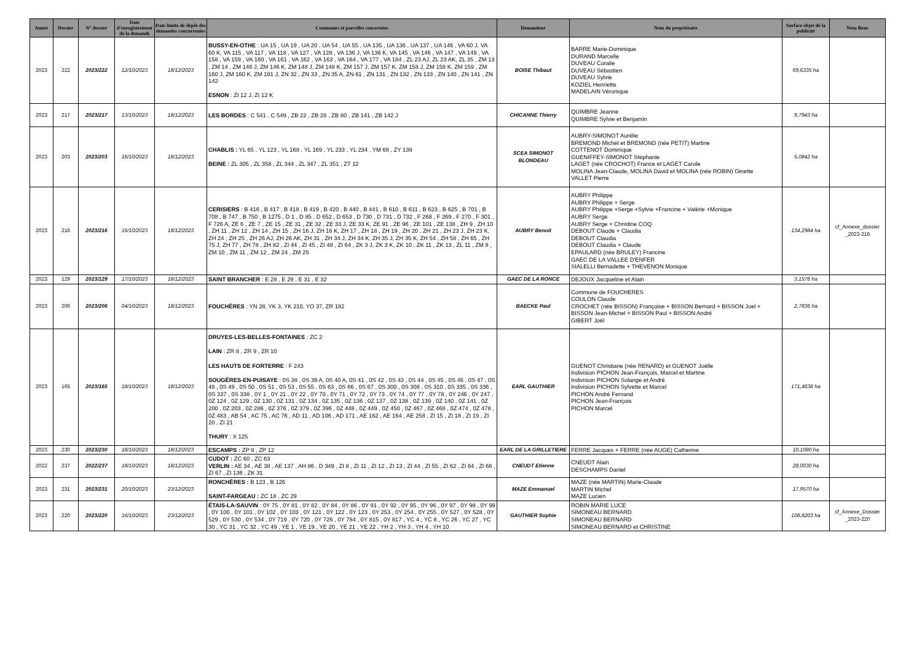| Année | Dossier | N° dossier | Date d'enregistrement de la demande | Date limite de dépôt des demandes concurrentes | Communes et parcelles concernées | Demandeur | Nom du propriétaire | Surface objet de la publicité | Nota Bene |
| --- | --- | --- | --- | --- | --- | --- | --- | --- | --- |
| 2023 | 222 | 2023/222 | 12/10/2023 | 18/12/2023 | BUSSY-EN-OTHE : UA 15 , UA 19 , UA 20 , UA 54 , UA 55 , UA 135 , UA 136 , UA 137 , UA 146 , VA 60 J, VA 60 K, VA 115 , VA 117 , VA 118 , VA 127 , VA 128 , VA 136 J, VA 136 K, VA 145 , VA 146 , VA 147 , VA 149 , VA 158 , VA 159 , VA 160 , VA 161 , VA 162 , VA 163 , VA 164 , VA 177 , VA 184 , ZL 23 AJ, ZL 23 AK, ZL 35 , ZM 13 , ZM 14 , ZM 146 J, ZM 146 K, ZM 148 J, ZM 148 K, ZM 157 J, ZM 157 K, ZM 158 J, ZM 158 K, ZM 159 , ZM 160 J, ZM 160 K, ZM 191 J, ZN 32 , ZN 33 , ZN 35 A, ZN 61 , ZN 131 , ZN 132 , ZN 133 , ZN 140 , ZN 141 , ZN 142 ESNON : ZI 12 J, ZI 12 K | BOISE Thibaut | BARRE Marie-Dominique DURAND Marcelle DUVEAU Coralie DUVEAU Sébastien DUVEAU Sylvie KOZIEL Henriette MADELAIN Véronique | 69,6335 ha | |
| 2023 | 217 | 2023/217 | 13/10/2023 | 18/12/2023 | LES BORDES : C 541 , C 549 , ZB 22 , ZB 28 , ZB 80 , ZB 141 , ZB 142 J | CHICANNE Thierry | QUIMBRE Jeanne QUIMBRE Sylvie et Benjamin | 9,7943 ha | |
| 2023 | 203 | 2023/203 | 16/10/2023 | 18/12/2023 | CHABLIS : YL 65 , YL 123 , YL 168 , YL 169 , YL 233 , YL 234 , YM 68 , ZY 138 BEINE : ZL 305 , ZL 358 , ZL 344 , ZL 347 , ZL 351 , ZT 12 | SCEA SIMONOT BLONDEAU | AUBRY-SIMONOT Aurélie BREMOND Michel et BREMOND (née PETIT) Martine COTTENOT Dominique GUENIFFEY-SIMONOT Stephanie LAGET (née CROCHOT) France et LAGET Carole MOLINA Jean-Claude, MOLINA David et MOLINA (née ROBIN) Ginette VALLET Pierre | 5,0842 ha | |
| 2023 | 216 | 2023/216 | 16/10/2023 | 18/12/2023 | CERISIERS : B 416 , B 417 , B 418 , B 419 , B 420 , B 440 , B 441 , B 610 , B 611 , B 623 , B 625 , B 701 , B 708 , B 747 , B 750 , B 1275 , D 1 , D 85 , D 652 , D 653 , D 730 , D 731 , D 732 , F 268 , F 269 , F 270 , F 301 , F 726 A, ZE 6 , ZE 7 , ZE 15 , ZE 31 , ZE 32 , ZE 33 J, ZE 33 K, ZE 91 , ZE 96 , ZE 101 , ZE 138 , ZH 9 , ZH 10 , ZH 11 , ZH 12 , ZH 14 , ZH 15 , ZH 16 J, ZH 16 K, ZH 17 , ZH 18 , ZH 19 , ZH 20 , ZH 21 , ZH 23 J, ZH 23 K, ZH 24 , ZH 25 , ZH 26 AJ, ZH 26 AK, ZH 31 , ZH 34 J, ZH 34 K, ZH 35 J, ZH 35 K, ZH 54 , ZH 58 , ZH 65 , ZH 75 J, ZH 77 , ZH 78 , ZH 82 , ZI 44 , ZI 45 , ZI 48 , ZI 64 , ZK 3 J, ZK 3 K, ZK 10 , ZK 11 , ZK 13 , ZL 11 , ZM 8 , ZM 10 , ZM 11 , ZM 12 , ZM 24 , ZM 25 | AUBRY Benoit | AUBRY Philippe AUBRY Philippe + Serge AUBRY Philippe +Serge +Sylvie +Francine + Valérie +Monique AUBRY Serge AUBRY Serge + Christine COQ DEBOUT Claude + Claudia DEBOUT Claudia DEBOUT Claudia + Claude EPAULARD (née BRULEY) Francine GAEC DE LA VALLEE D'ENFER SIALELLI Bernadette + THEVENON Monique | 134,2984 ha | cf_Annexe_dossier _2023-216 |
| 2023 | 129 | 2023/129 | 17/10/2023 | 18/12/2023 | SAINT BRANCHER : E 28 , E 29 , E 31 , E 32 | GAEC DE LA RONCE | DEJOUX Jacqueline et Alain | 3,1576 ha | |
| 2023 | 206 | 2023/206 | 04/10/2023 | 18/12/2023 | FOUCHÈRES : YN 28, YK 3, YK 210, YO 37, ZR 182 | BAECKE Paul | Commune de FOUCHERES COULON Claude CROCHET (née BISSON) Françoise + BISSON Bernard + BISSON Joel + BISSON Jean-Michel + BISSON Paul + BISSON André GIBERT Joël | 2,7836 ha | |
| 2023 | 165 | 2023/165 | 18/10/2023 | 18/12/2023 | DRUYES-LES-BELLES-FONTAINES : ZC 2 LAIN : ZR 8 , ZR 9 , ZR 10 LES HAUTS DE FORTERRE : F 243 SOUGÈRES-EN-PUISAYE : 0S 38 , 0S 39 A, 0S 40 A, 0S 41 , 0S 42 , 0S 43 , 0S 44 , 0S 45 , 0S 46 , 0S 47 , 0S 48 , 0S 49 , 0S 50 , 0S 51 , 0S 53 , 0S 55 , 0S 63 , 0S 66 , 0S 67 , 0S 300 , 0S 308 , 0S 310 , 0S 335 , 0S 336 , 0S 337 , 0S 338 , 0Y 1 , 0Y 21 , 0Y 22 , 0Y 70 , 0Y 71 , 0Y 72 , 0Y 73 , 0Y 74 , 0Y 77 , 0Y 78 , 0Y 246 , 0Y 247 , 0Z 124 , 0Z 129 , 0Z 130 , 0Z 131 , 0Z 134 , 0Z 135 , 0Z 136 , 0Z 137 , 0Z 138 , 0Z 139 , 0Z 140 , 0Z 141 , 0Z 200 , 0Z 203 , 0Z 286 , 0Z 376 , 0Z 379 , 0Z 396 , 0Z 448 , 0Z 449 , 0Z 450 , 0Z 467 , 0Z 468 , 0Z 474 , 0Z 478 , 0Z 483 , AB 54 , AC 75 , AC 76 , AD 11 , AD 106 , AD 171 , AE 162 , AE 164 , AE 258 , ZI 15 , ZI 18 , ZI 19 , ZI 20 , ZI 21 THURY : X 125 | EARL GAUTHIER | GUENOT Christiane (née RENARD) et GUENOT Joëlle Indivision PICHON Jean-François, Marcel et Martine Indivision PICHON Solange et André Indivision PICHON Sylvette et Marcel PICHON André Fernand PICHON Jean-François PICHON Marcel | 171,4638 ha | |
| 2023 | 230 | 2023/230 | 18/10/2023 | 18/12/2023 | ESCAMPS : ZP 9 , ZP 12 | EARL DE LA GRILLETIERE | FERRE Jacques + FERRE (née AUGE) Catherine | 10,1080 ha | |
| 2022 | 237 | 2022/237 | 18/10/2023 | 18/12/2023 | CUDOT : ZC 60 , ZC 63 VERLIN : AE 34 , AE 38 , AE 137 , AH 86 , D 349 , ZI 8 , ZI 11 , ZI 12 , ZI 13 , ZI 44 , ZI 55 , ZI 62 , ZI 64 , ZI 66 , ZI 67 , ZI 136 , ZK 31 | CNEUDT Etienne | CNEUDT Alain DESCHAMPS Daniel | 28,0030 ha | |
| 2023 | 231 | 2023/231 | 20/10/2023 | 23/12/2023 | RONCHÈRES : B 123 , B 126 SAINT-FARGEAU : ZC 18 , ZC 29 | MAZE Emmanuel | MAZE (née MARTIN) Marie-Claude MARTIN Michel MAZE Lucien | 17,9570 ha | |
| 2023 | 220 | 2023/220 | 16/10/2023 | 23/12/2023 | ÉTAIS-LA-SAUVIN : 0Y 75 , 0Y 81 , 0Y 82 , 0Y 84 , 0Y 86 , 0Y 91 , 0Y 92 , 0Y 95 , 0Y 96 , 0Y 97 , 0Y 98 , 0Y 99 , 0Y 100 , 0Y 101 , 0Y 102 , 0Y 103 , 0Y 121 , 0Y 122 , 0Y 123 , 0Y 253 , 0Y 254 , 0Y 255 , 0Y 527 , 0Y 528 , 0Y 529 , 0Y 530 , 0Y 534 , 0Y 719 , 0Y 720 , 0Y 726 , 0Y 784 , 0Y 815 , 0Y 817 , YC 4 , YC 8 , YC 26 , YC 27 , YC 30 , YC 31 , YC 32 , YC 49 , YE 1 , YE 19 , YE 20 , YE 21 , YE 22 , YH 2 , YH 3 , YH 4 , YH 10 | GAUTHIER Sophie | ROBIN MARIE LUCE SIMONEAU BERNARD SIMONEAU BERNARD SIMONEAU BERNARD et CHRISTINE | 108,8203 ha | cf_Annexe_Dossier _2023-220 |